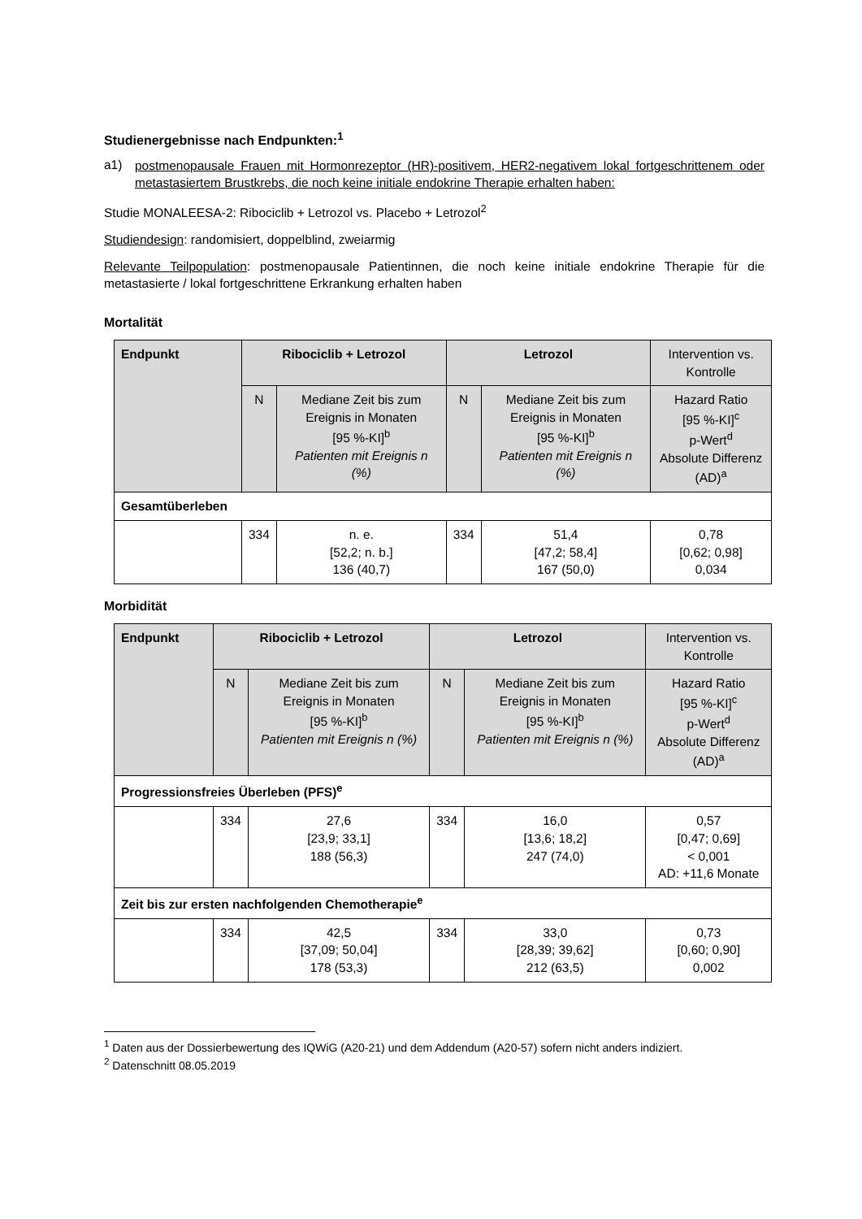Studienergebnisse nach Endpunkten:<sup>1</sup>
a1)
postmenopausale Frauen mit Hormonrezeptor (HR)-positivem, HER2-negativem lokal fortgeschrittenem oder metastasiertem Brustkrebs, die noch keine initiale endokrine Therapie erhalten haben:
Studie MONALEESA-2: Ribociclib + Letrozol vs. Placebo + Letrozol<sup>2</sup>
Studiendesign: randomisiert, doppelblind, zweiarmig
Relevante Teilpopulation: postmenopausale Patientinnen, die noch keine initiale endokrine Therapie für die metastasierte / lokal fortgeschrittene Erkrankung erhalten haben
Mortalität
| Endpunkt | Ribociclib + Letrozol | | Letrozol | | Intervention vs. Kontrolle |
| --- | --- | --- | --- | --- | --- |
| | N | Mediane Zeit bis zum Ereignis in Monaten [95 %-KI]<sup>b</sup> Patienten mit Ereignis n (%) | N | Mediane Zeit bis zum Ereignis in Monaten [95 %-KI]<sup>b</sup> Patienten mit Ereignis n (%) | Hazard Ratio [95 %-KI]<sup>c</sup> p-Wert<sup>d</sup> Absolute Differenz (AD)<sup>a</sup> |
| Gesamtüberleben | | | | | |
| | 334 | n. e. [52,2; n. b.] 136 (40,7) | 334 | 51,4 [47,2; 58,4] 167 (50,0) | 0,78 [0,62; 0,98] 0,034 |
Morbidität
| Endpunkt | Ribociclib + Letrozol | | Letrozol | | Intervention vs. Kontrolle |
| --- | --- | --- | --- | --- | --- |
| | N | Mediane Zeit bis zum Ereignis in Monaten [95 %-KI]<sup>b</sup> Patienten mit Ereignis n (%) | N | Mediane Zeit bis zum Ereignis in Monaten [95 %-KI]<sup>b</sup> Patienten mit Ereignis n (%) | Hazard Ratio [95 %-KI]<sup>c</sup> p-Wert<sup>d</sup> Absolute Differenz (AD)<sup>a</sup> |
| Progressionsfreies Überleben (PFS)<sup>e</sup> | | | | | |
| | 334 | 27,6 [23,9; 33,1] 188 (56,3) | 334 | 16,0 [13,6; 18,2] 247 (74,0) | 0,57 [0,47; 0,69] < 0,001 AD: +11,6 Monate |
| Zeit bis zur ersten nachfolgenden Chemotherapie<sup>e</sup> | | | | | |
| | 334 | 42,5 [37,09; 50,04] 178 (53,3) | 334 | 33,0 [28,39; 39,62] 212 (63,5) | 0,73 [0,60; 0,90] 0,002 |
<sup>1</sup> Daten aus der Dossierbewertung des IQWiG (A20-21) und dem Addendum (A20-57) sofern nicht anders indiziert.
<sup>2</sup> Datenschnitt 08.05.2019